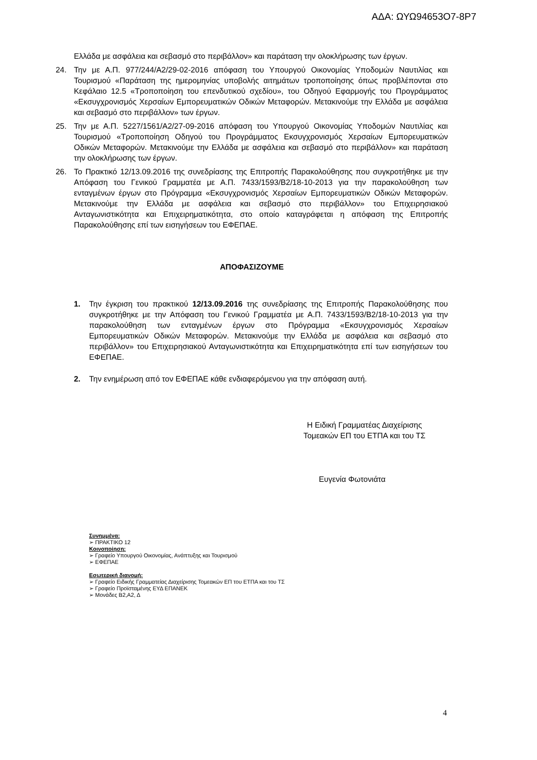ΑΔΑ: ΩΥΩ94653Ο7-8Ρ7
Ελλάδα με ασφάλεια και σεβασμό στο περιβάλλον» και παράταση την ολοκλήρωσης των έργων.
24. Την με Α.Π. 977/244/Α2/29-02-2016 απόφαση του Υπουργού Οικονομίας Υποδομών Ναυτιλίας και Τουρισμού «Παράταση της ημερομηνίας υποβολής αιτημάτων τροποποίησης όπως προβλέπονται στο Κεφάλαιο 12.5 «Τροποποίηση του επενδυτικού σχεδίου», του Οδηγού Εφαρμογής του Προγράμματος «Εκσυγχρονισμός Χερσαίων Εμπορευματικών Οδικών Μεταφορών. Μετακινούμε την Ελλάδα με ασφάλεια και σεβασμό στο περιβάλλον» των έργων.
25. Την με Α.Π. 5227/1561/Α2/27-09-2016 απόφαση του Υπουργού Οικονομίας Υποδομών Ναυτιλίας και Τουρισμού «Τροποποίηση Οδηγού του Προγράμματος Εκσυγχρονισμός Χερσαίων Εμπορευματικών Οδικών Μεταφορών. Μετακινούμε την Ελλάδα με ασφάλεια και σεβασμό στο περιβάλλον» και παράταση την ολοκλήρωσης των έργων.
26. Το Πρακτικό 12/13.09.2016 της συνεδρίασης της Επιτροπής Παρακολούθησης που συγκροτήθηκε με την Απόφαση του Γενικού Γραμματέα με Α.Π. 7433/1593/Β2/18-10-2013 για την παρακολούθηση των ενταγμένων έργων στο Πρόγραμμα «Εκσυγχρονισμός Χερσαίων Εμπορευματικών Οδικών Μεταφορών. Μετακινούμε την Ελλάδα με ασφάλεια και σεβασμό στο περιβάλλον» του Επιχειρησιακού Ανταγωνιστικότητα και Επιχειρηματικότητα, στο οποίο καταγράφεται η απόφαση της Επιτροπής Παρακολούθησης επί των εισηγήσεων του ΕΦΕΠΑΕ.
ΑΠΟΦΑΣΙΖΟΥΜΕ
1. Την έγκριση του πρακτικού 12/13.09.2016 της συνεδρίασης της Επιτροπής Παρακολούθησης που συγκροτήθηκε με την Απόφαση του Γενικού Γραμματέα με Α.Π. 7433/1593/Β2/18-10-2013 για την παρακολούθηση των ενταγμένων έργων στο Πρόγραμμα «Εκσυγχρονισμός Χερσαίων Εμπορευματικών Οδικών Μεταφορών. Μετακινούμε την Ελλάδα με ασφάλεια και σεβασμό στο περιβάλλον» του Επιχειρησιακού Ανταγωνιστικότητα και Επιχειρηματικότητα επί των εισηγήσεων του ΕΦΕΠΑΕ.
2. Την ενημέρωση από τον ΕΦΕΠΑΕ κάθε ενδιαφερόμενου για την απόφαση αυτή.
Η Ειδική Γραμματέας Διαχείρισης
Τομεακών ΕΠ του ΕΤΠΑ και του ΤΣ
Ευγενία Φωτονιάτα
Συνημμένα:
➢ ΠΡΑΚΤΙΚΟ 12
Κοινοποίηση:
➢ Γραφείο Υπουργού Οικονομίας, Ανάπτυξης και Τουρισμού
➢ ΕΦΕΠΑΕ
Εσωτερική διανομή:
➢ Γραφείο Ειδικής Γραμματείας Διαχείρισης Τομεακών ΕΠ του ΕΤΠΑ και του ΤΣ
➢ Γραφείο Προϊσταμένης ΕΥΔ ΕΠΑΝΕΚ
➢ Μονάδες Β2,Α2, Δ
4